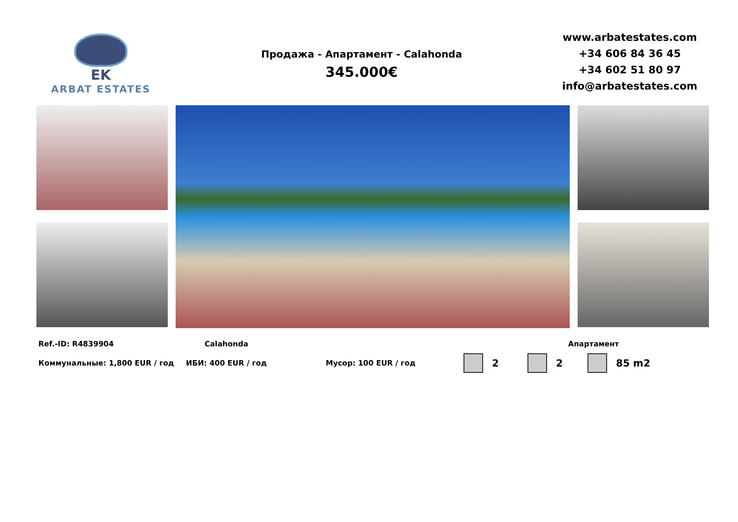EK
ARBAT ESTATES
Продажа - Апартамент - Calahonda
345.000€
www.arbatestates.com
+34 606 84 36 45
+34 602 51 80 97
info@arbatestates.com
Ref.-ID: R4839904 Calahonda Апартамент
Коммунальные: 1,800 EUR / год ИБИ: 400 EUR / год Мусор: 100 EUR / год 2 2 85 m2